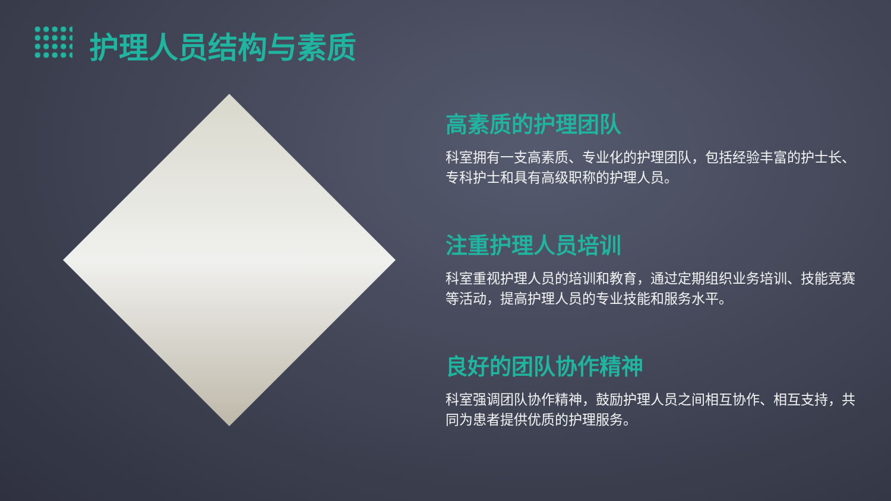护理人员结构与素质
高素质的护理团队
科室拥有一支高素质、专业化的护理团队，包括经验丰富的护士长、专科护士和具有高级职称的护理人员。
注重护理人员培训
科室重视护理人员的培训和教育，通过定期组织业务培训、技能竞赛等活动，提高护理人员的专业技能和服务水平。
良好的团队协作精神
科室强调团队协作精神，鼓励护理人员之间相互协作、相互支持，共同为患者提供优质的护理服务。